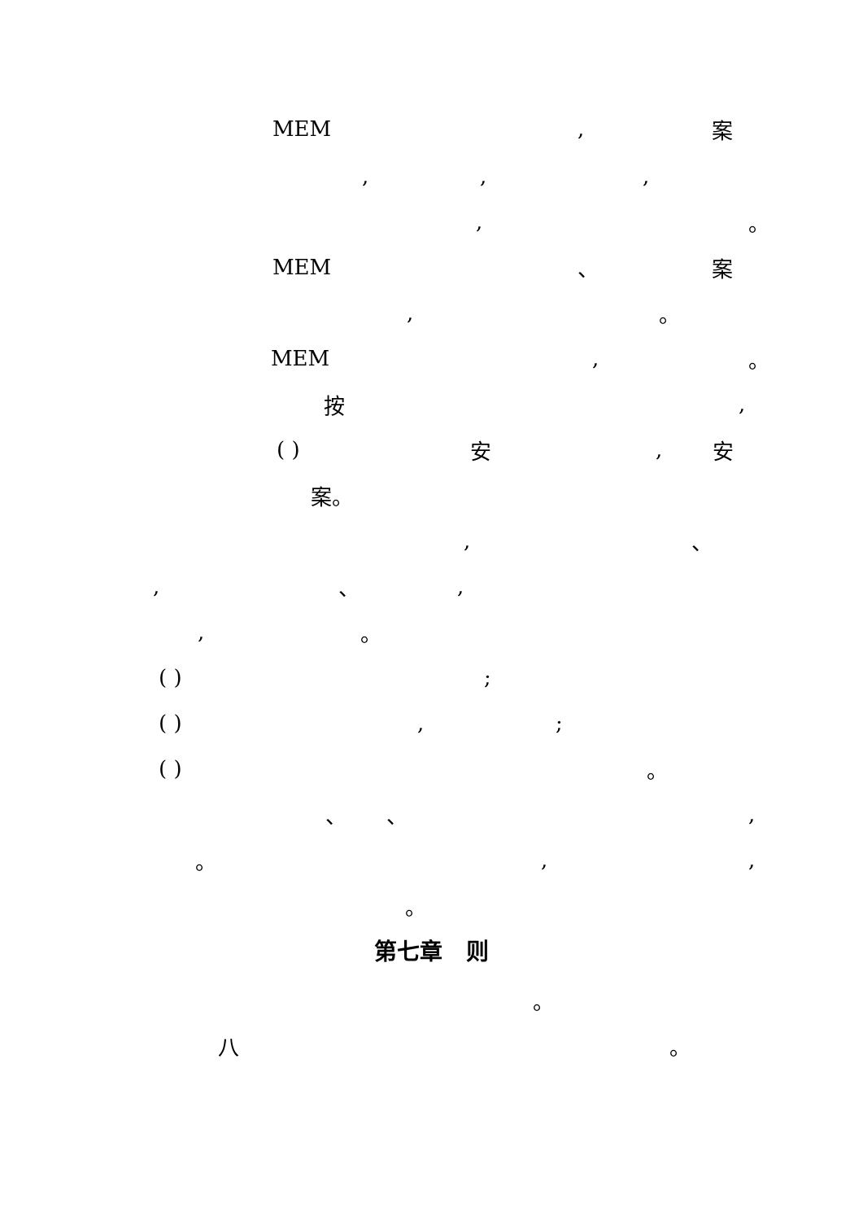MEM, 案
,,,
, 。
MEM 、 案
, 。
MEM, 。
按,
( ) 安, 安
案。
, 、
, 、,
, 。
( );
( ),;
( ) 。
、 、,
。,,
。
第七章 则
。
八 。